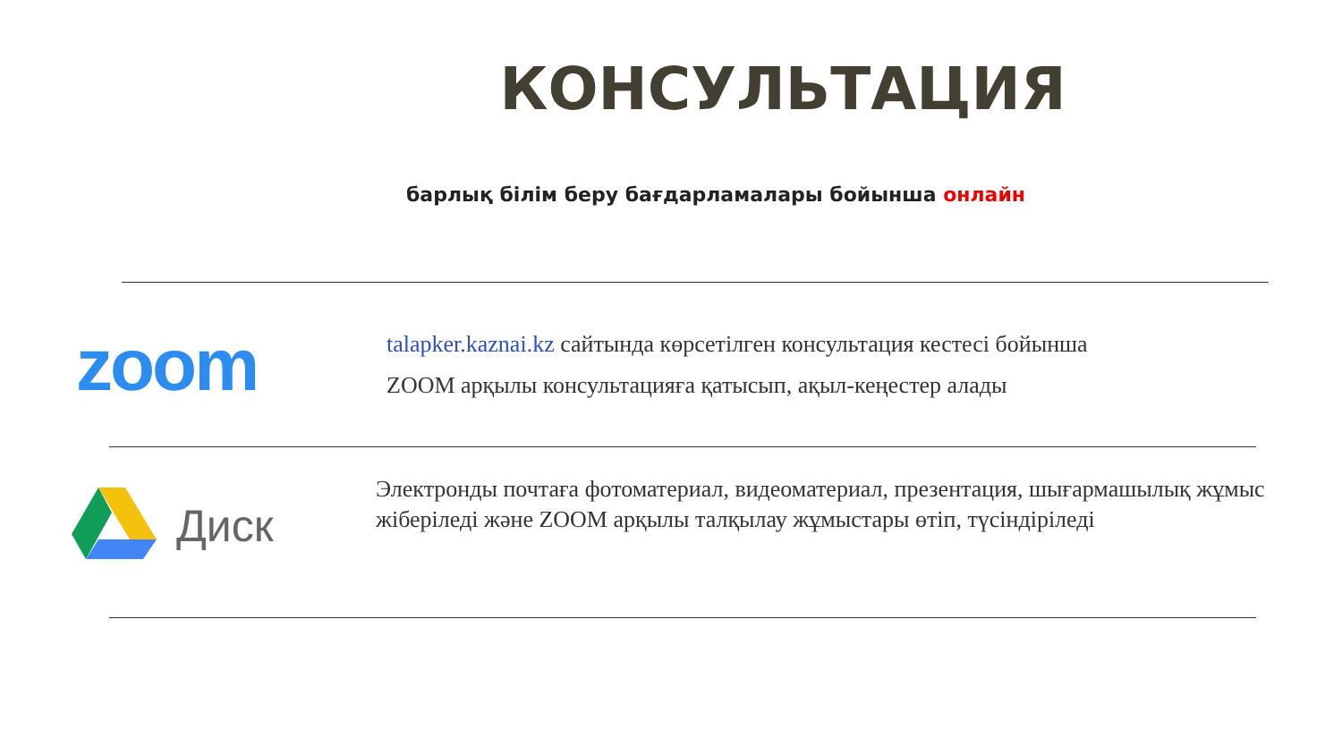КОНСУЛЬТАЦИЯ
барлық білім беру бағдарламалары бойынша онлайн
zoom
talapker.kaznai.kz сайтында көрсетілген консультация кестесі бойынша
ZOOM арқылы консультацияға қатысып, ақыл-кеңестер алады
Диск
Электронды почтаға фотоматериал, видеоматериал, презентация, шығармашылық жұмыс жіберіледі және ZOOM арқылы талқылау жұмыстары өтіп, түсіндіріледі